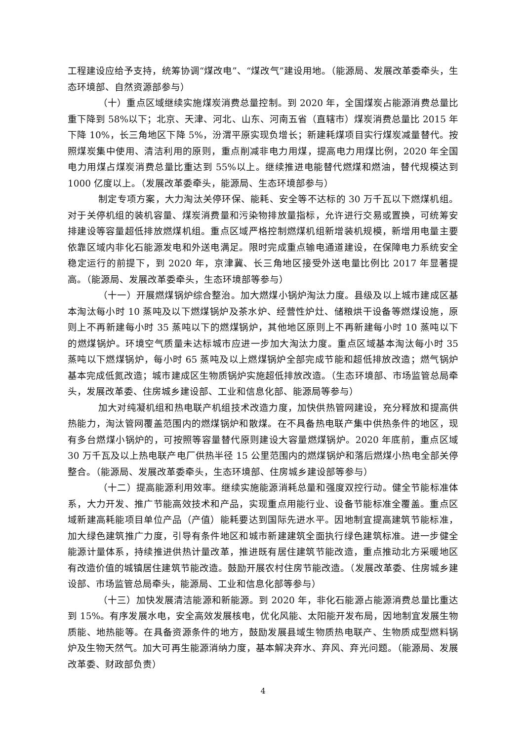工程建设应给予支持，统筹协调“煤改电”、“煤改气”建设用地。（能源局、发展改革委牵头，生态环境部、自然资源部参与）
（十）重点区域继续实施煤炭消费总量控制。到 2020 年，全国煤炭占能源消费总量比重下降到 58%以下；北京、天津、河北、山东、河南五省（直辖市）煤炭消费总量比 2015 年下降 10%，长三角地区下降 5%，汾渭平原实现负增长；新建耗煤项目实行煤炭减量替代。按照煤炭集中使用、清洁利用的原则，重点削减非电力用煤，提高电力用煤比例，2020 年全国电力用煤占煤炭消费总量比重达到 55%以上。继续推进电能替代燃煤和燃油，替代规模达到 1000 亿度以上。（发展改革委牵头，能源局、生态环境部参与）
制定专项方案，大力淘汰关停环保、能耗、安全等不达标的 30 万千瓦以下燃煤机组。对于关停机组的装机容量、煤炭消费量和污染物排放量指标，允许进行交易或置换，可统筹安排建设等容量超低排放燃煤机组。重点区域严格控制燃煤机组新增装机规模，新增用电量主要依靠区域内非化石能源发电和外送电满足。限时完成重点输电通道建设，在保障电力系统安全稳定运行的前提下，到 2020 年，京津冀、长三角地区接受外送电量比例比 2017 年显著提高。（能源局、发展改革委牵头，生态环境部等参与）
（十一）开展燃煤锅炉综合整治。加大燃煤小锅炉淘汰力度。县级及以上城市建成区基本淘汰每小时 10 蒸吨及以下燃煤锅炉及茶水炉、经营性炉灶、储粮烘干设备等燃煤设施，原则上不再新建每小时 35 蒸吨以下的燃煤锅炉，其他地区原则上不再新建每小时 10 蒸吨以下的燃煤锅炉。环境空气质量未达标城市应进一步加大淘汰力度。重点区域基本淘汰每小时 35 蒸吨以下燃煤锅炉，每小时 65 蒸吨及以上燃煤锅炉全部完成节能和超低排放改造；燃气锅炉基本完成低氮改造；城市建成区生物质锅炉实施超低排放改造。（生态环境部、市场监管总局牵头，发展改革委、住房城乡建设部、工业和信息化部、能源局等参与）
加大对纯凝机组和热电联产机组技术改造力度，加快供热管网建设，充分释放和提高供热能力，淘汰管网覆盖范围内的燃煤锅炉和散煤。在不具备热电联产集中供热条件的地区，现有多台燃煤小锅炉的，可按照等容量替代原则建设大容量燃煤锅炉。2020 年底前，重点区域 30 万千瓦及以上热电联产电厂供热半径 15 公里范围内的燃煤锅炉和落后燃煤小热电全部关停整合。（能源局、发展改革委牵头，生态环境部、住房城乡建设部等参与）
（十二）提高能源利用效率。继续实施能源消耗总量和强度双控行动。健全节能标准体系，大力开发、推广节能高效技术和产品，实现重点用能行业、设备节能标准全覆盖。重点区域新建高耗能项目单位产品（产值）能耗要达到国际先进水平。因地制宜提高建筑节能标准，加大绿色建筑推广力度，引导有条件地区和城市新建建筑全面执行绿色建筑标准。进一步健全能源计量体系，持续推进供热计量改革，推进既有居住建筑节能改造，重点推动北方采暖地区有改造价值的城镇居住建筑节能改造。鼓励开展农村住房节能改造。（发展改革委、住房城乡建设部、市场监管总局牵头，能源局、工业和信息化部等参与）
（十三）加快发展清洁能源和新能源。到 2020 年，非化石能源占能源消费总量比重达到 15%。有序发展水电，安全高效发展核电，优化风能、太阳能开发布局，因地制宜发展生物质能、地热能等。在具备资源条件的地方，鼓励发展县域生物质热电联产、生物质成型燃料锅炉及生物天然气。加大可再生能源消纳力度，基本解决弃水、弃风、弃光问题。（能源局、发展改革委、财政部负责）
4